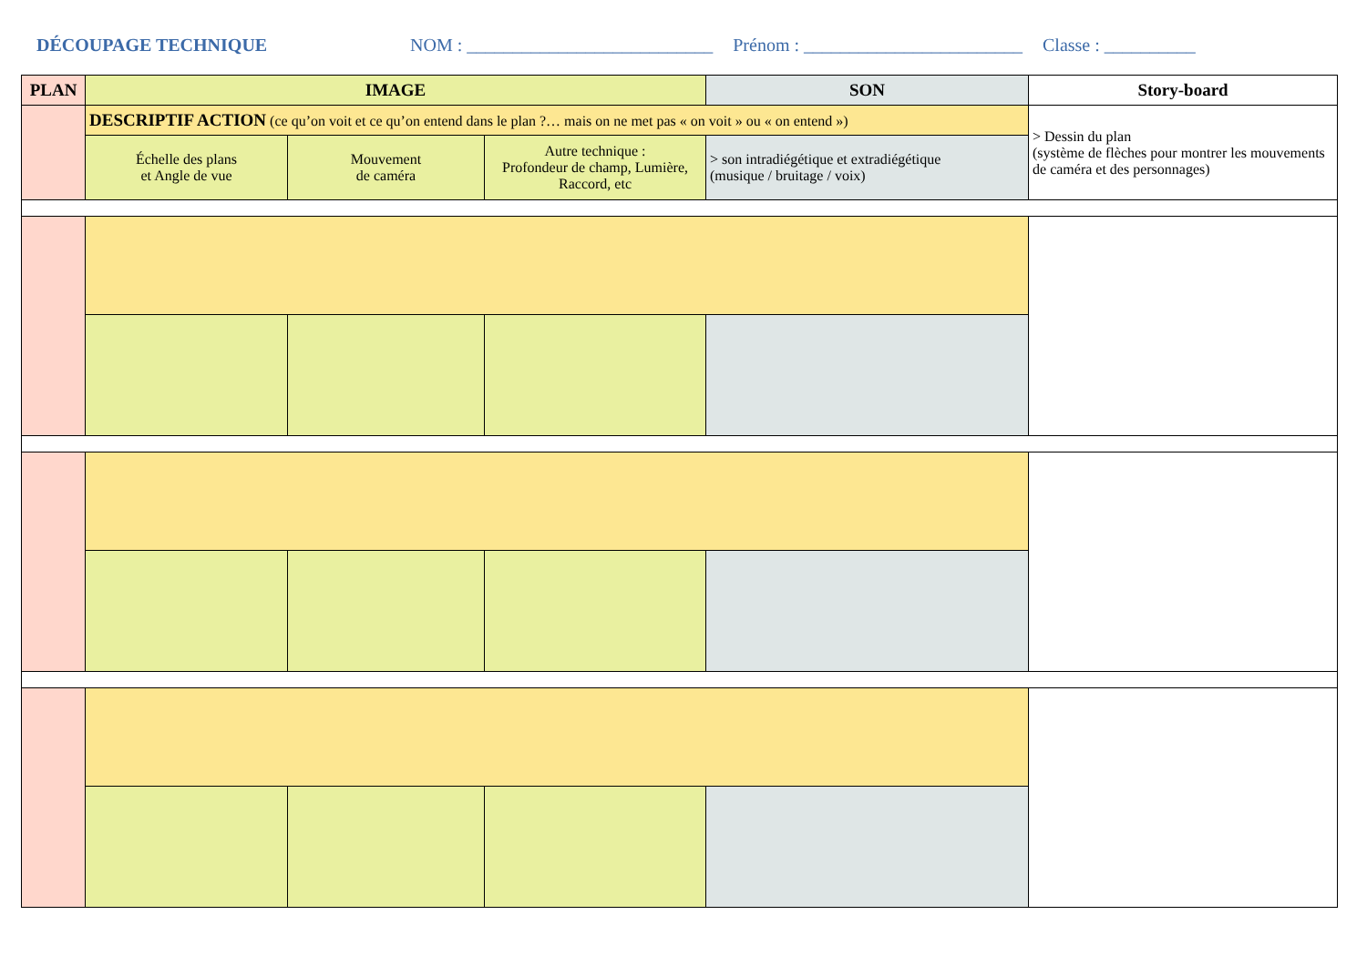DÉCOUPAGE TECHNIQUE NOM : ___________________________ Prénom : ________________________ Classe : __________
| PLAN | IMAGE | | | SON | Story-board |
| --- | --- | --- | --- | --- | --- |
| | DESCRIPTIF ACTION (ce qu’on voit et ce qu’on entend dans le plan ?… mais on ne met pas « on voit » ou « on entend ») | | | | > Dessin du plan (système de flèches pour montrer les mouvements de caméra et des personnages) |
| | Échelle des plans et Angle de vue | Mouvement de caméra | Autre technique : Profondeur de champ, Lumière, Raccord, etc | > son intradiégétique et extradiégétique (musique / bruitage / voix) | |